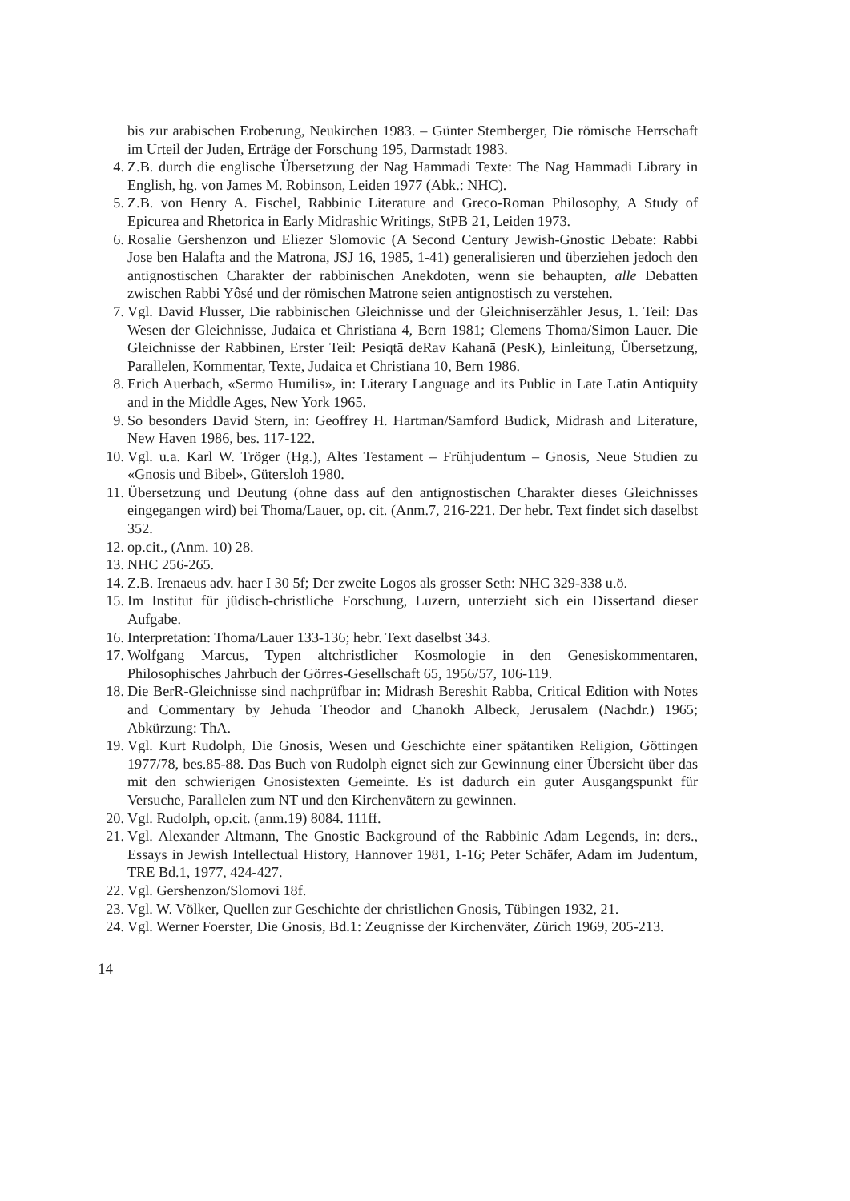bis zur arabischen Eroberung, Neukirchen 1983. – Günter Stemberger, Die römische Herrschaft im Urteil der Juden, Erträge der Forschung 195, Darmstadt 1983.
4. Z.B. durch die englische Übersetzung der Nag Hammadi Texte: The Nag Hammadi Library in English, hg. von James M. Robinson, Leiden 1977 (Abk.: NHC).
5. Z.B. von Henry A. Fischel, Rabbinic Literature and Greco-Roman Philosophy, A Study of Epicurea and Rhetorica in Early Midrashic Writings, StPB 21, Leiden 1973.
6. Rosalie Gershenzon und Eliezer Slomovic (A Second Century Jewish-Gnostic Debate: Rabbi Jose ben Halafta and the Matrona, JSJ 16, 1985, 1-41) generalisieren und überziehen jedoch den antignostischen Charakter der rabbinischen Anekdoten, wenn sie behaupten, alle Debatten zwischen Rabbi Yôsé und der römischen Matrone seien antignostisch zu verstehen.
7. Vgl. David Flusser, Die rabbinischen Gleichnisse und der Gleichniserzähler Jesus, 1. Teil: Das Wesen der Gleichnisse, Judaica et Christiana 4, Bern 1981; Clemens Thoma/Simon Lauer. Die Gleichnisse der Rabbinen, Erster Teil: Pesiqtā deRav Kahanā (PesK), Einleitung, Übersetzung, Parallelen, Kommentar, Texte, Judaica et Christiana 10, Bern 1986.
8. Erich Auerbach, «Sermo Humilis», in: Literary Language and its Public in Late Latin Antiquity and in the Middle Ages, New York 1965.
9. So besonders David Stern, in: Geoffrey H. Hartman/Samford Budick, Midrash and Literature, New Haven 1986, bes. 117-122.
10. Vgl. u.a. Karl W. Tröger (Hg.), Altes Testament – Frühjudentum – Gnosis, Neue Studien zu «Gnosis und Bibel», Gütersloh 1980.
11. Übersetzung und Deutung (ohne dass auf den antignostischen Charakter dieses Gleichnisses eingegangen wird) bei Thoma/Lauer, op. cit. (Anm.7, 216-221. Der hebr. Text findet sich daselbst 352.
12. op.cit., (Anm. 10) 28.
13. NHC 256-265.
14. Z.B. Irenaeus adv. haer I 30 5f; Der zweite Logos als grosser Seth: NHC 329-338 u.ö.
15. Im Institut für jüdisch-christliche Forschung, Luzern, unterzieht sich ein Dissertand dieser Aufgabe.
16. Interpretation: Thoma/Lauer 133-136; hebr. Text daselbst 343.
17. Wolfgang Marcus, Typen altchristlicher Kosmologie in den Genesiskommentaren, Philosophisches Jahrbuch der Görres-Gesellschaft 65, 1956/57, 106-119.
18. Die BerR-Gleichnisse sind nachprüfbar in: Midrash Bereshit Rabba, Critical Edition with Notes and Commentary by Jehuda Theodor and Chanokh Albeck, Jerusalem (Nachdr.) 1965; Abkürzung: ThA.
19. Vgl. Kurt Rudolph, Die Gnosis, Wesen und Geschichte einer spätantiken Religion, Göttingen 1977/78, bes.85-88. Das Buch von Rudolph eignet sich zur Gewinnung einer Übersicht über das mit den schwierigen Gnosistexten Gemeinte. Es ist dadurch ein guter Ausgangspunkt für Versuche, Parallelen zum NT und den Kirchenvätern zu gewinnen.
20. Vgl. Rudolph, op.cit. (anm.19) 8084. 111ff.
21. Vgl. Alexander Altmann, The Gnostic Background of the Rabbinic Adam Legends, in: ders., Essays in Jewish Intellectual History, Hannover 1981, 1-16; Peter Schäfer, Adam im Judentum, TRE Bd.1, 1977, 424-427.
22. Vgl. Gershenzon/Slomovi 18f.
23. Vgl. W. Völker, Quellen zur Geschichte der christlichen Gnosis, Tübingen 1932, 21.
24. Vgl. Werner Foerster, Die Gnosis, Bd.1: Zeugnisse der Kirchenväter, Zürich 1969, 205-213.
14